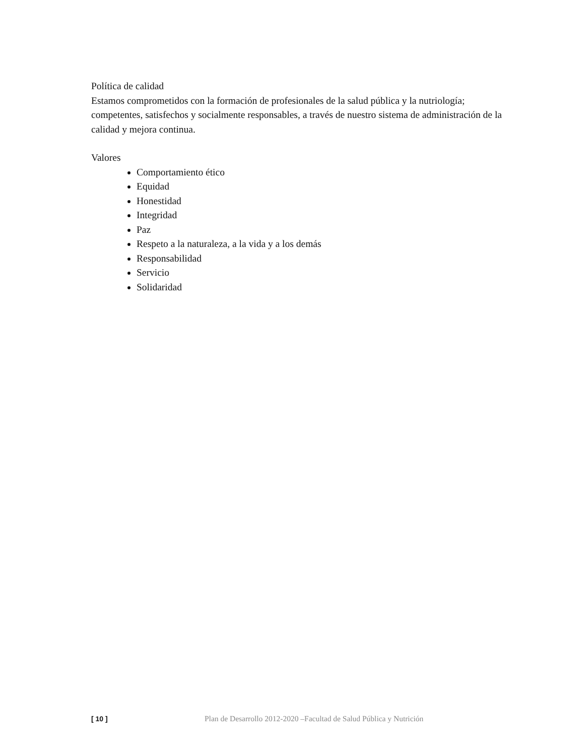Política de calidad
Estamos comprometidos con la formación de profesionales de la salud pública y la nutriología; competentes, satisfechos y socialmente responsables, a través de nuestro sistema de administración de la calidad y mejora continua.
Valores
Comportamiento ético
Equidad
Honestidad
Integridad
Paz
Respeto a la naturaleza, a la vida y a los demás
Responsabilidad
Servicio
Solidaridad
[ 10 ] Plan de Desarrollo 2012-2020 –Facultad de Salud Pública y Nutrición